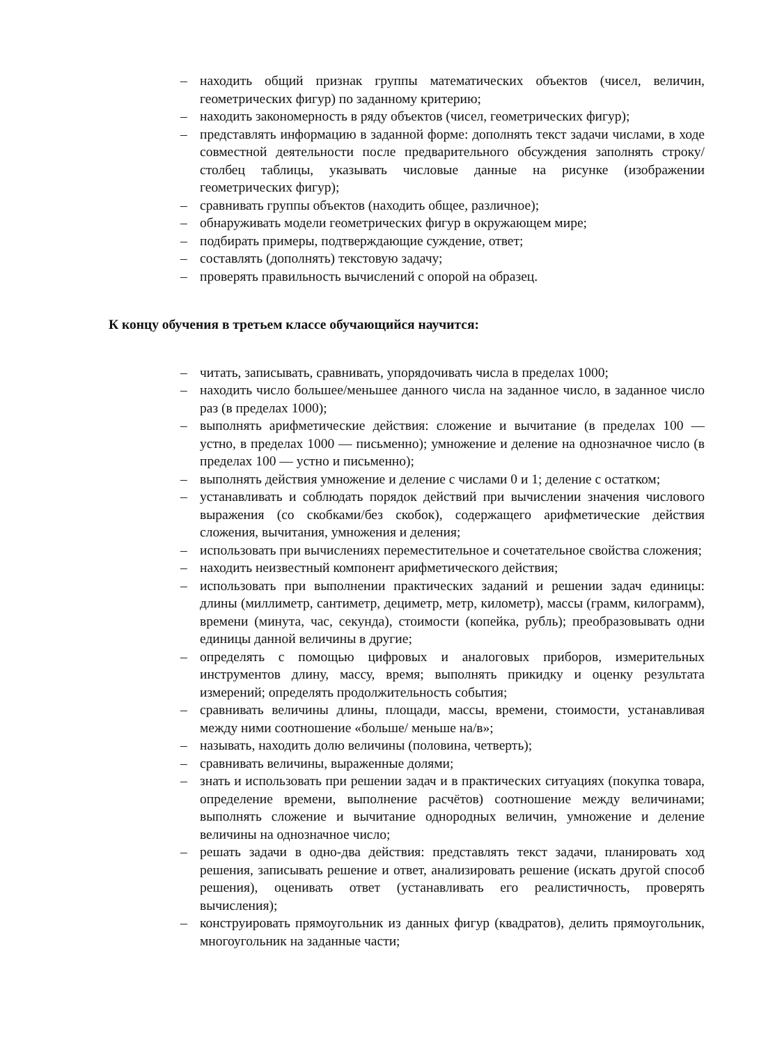– находить общий признак группы математических объектов (чисел, величин, геометрических фигур) по заданному критерию;
– находить закономерность в ряду объектов (чисел, геометрических фигур);
– представлять информацию в заданной форме: дополнять текст задачи числами, в ходе совместной деятельности после предварительного обсуждения заполнять строку/столбец таблицы, указывать числовые данные на рисунке (изображении геометрических фигур);
– сравнивать группы объектов (находить общее, различное);
– обнаруживать модели геометрических фигур в окружающем мире;
– подбирать примеры, подтверждающие суждение, ответ;
– составлять (дополнять) текстовую задачу;
– проверять правильность вычислений с опорой на образец.
К концу обучения в третьем классе обучающийся научится:
– читать, записывать, сравнивать, упорядочивать числа в пределах 1000;
– находить число большее/меньшее данного числа на заданное число, в заданное число раз (в пределах 1000);
– выполнять арифметические действия: сложение и вычитание (в пределах 100 — устно, в пределах 1000 — письменно); умножение и деление на однозначное число (в пределах 100 — устно и письменно);
– выполнять действия умножение и деление с числами 0 и 1; деление с остатком;
– устанавливать и соблюдать порядок действий при вычислении значения числового выражения (со скобками/без скобок), содержащего арифметические действия сложения, вычитания, умножения и деления;
– использовать при вычислениях переместительное и сочетательное свойства сложения;
– находить неизвестный компонент арифметического действия;
– использовать при выполнении практических заданий и решении задач единицы: длины (миллиметр, сантиметр, дециметр, метр, километр), массы (грамм, килограмм), времени (минута, час, секунда), стоимости (копейка, рубль); преобразовывать одни единицы данной величины в другие;
– определять с помощью цифровых и аналоговых приборов, измерительных инструментов длину, массу, время; выполнять прикидку и оценку результата измерений; определять продолжительность события;
– сравнивать величины длины, площади, массы, времени, стоимости, устанавливая между ними соотношение «больше/ меньше на/в»;
– называть, находить долю величины (половина, четверть);
– сравнивать величины, выраженные долями;
– знать и использовать при решении задач и в практических ситуациях (покупка товара, определение времени, выполнение расчётов) соотношение между величинами; выполнять сложение и вычитание однородных величин, умножение и деление величины на однозначное число;
– решать задачи в одно-два действия: представлять текст задачи, планировать ход решения, записывать решение и ответ, анализировать решение (искать другой способ решения), оценивать ответ (устанавливать его реалистичность, проверять вычисления);
– конструировать прямоугольник из данных фигур (квадратов), делить прямоугольник, многоугольник на заданные части;